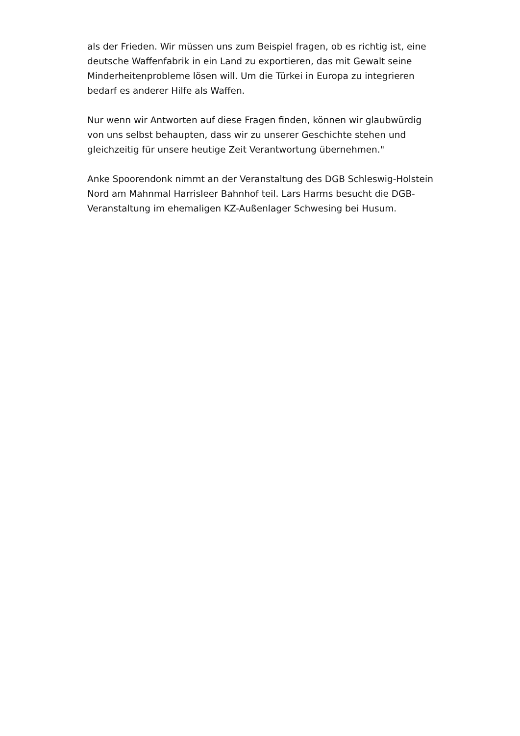als der Frieden. Wir müssen uns zum Beispiel fragen, ob es richtig ist, eine deutsche Waffenfabrik in ein Land zu exportieren, das mit Gewalt seine Minderheitenprobleme lösen will. Um die Türkei in Europa zu integrieren bedarf es anderer Hilfe als Waffen.
Nur wenn wir Antworten auf diese Fragen finden, können wir glaubwürdig von uns selbst behaupten, dass wir zu unserer Geschichte stehen und gleichzeitig für unsere heutige Zeit Verantwortung übernehmen."
Anke Spoorendonk nimmt an der Veranstaltung des DGB Schleswig-Holstein Nord am Mahnmal Harrisleer Bahnhof teil. Lars Harms besucht die DGB-Veranstaltung im ehemaligen KZ-Außenlager Schwesing bei Husum.